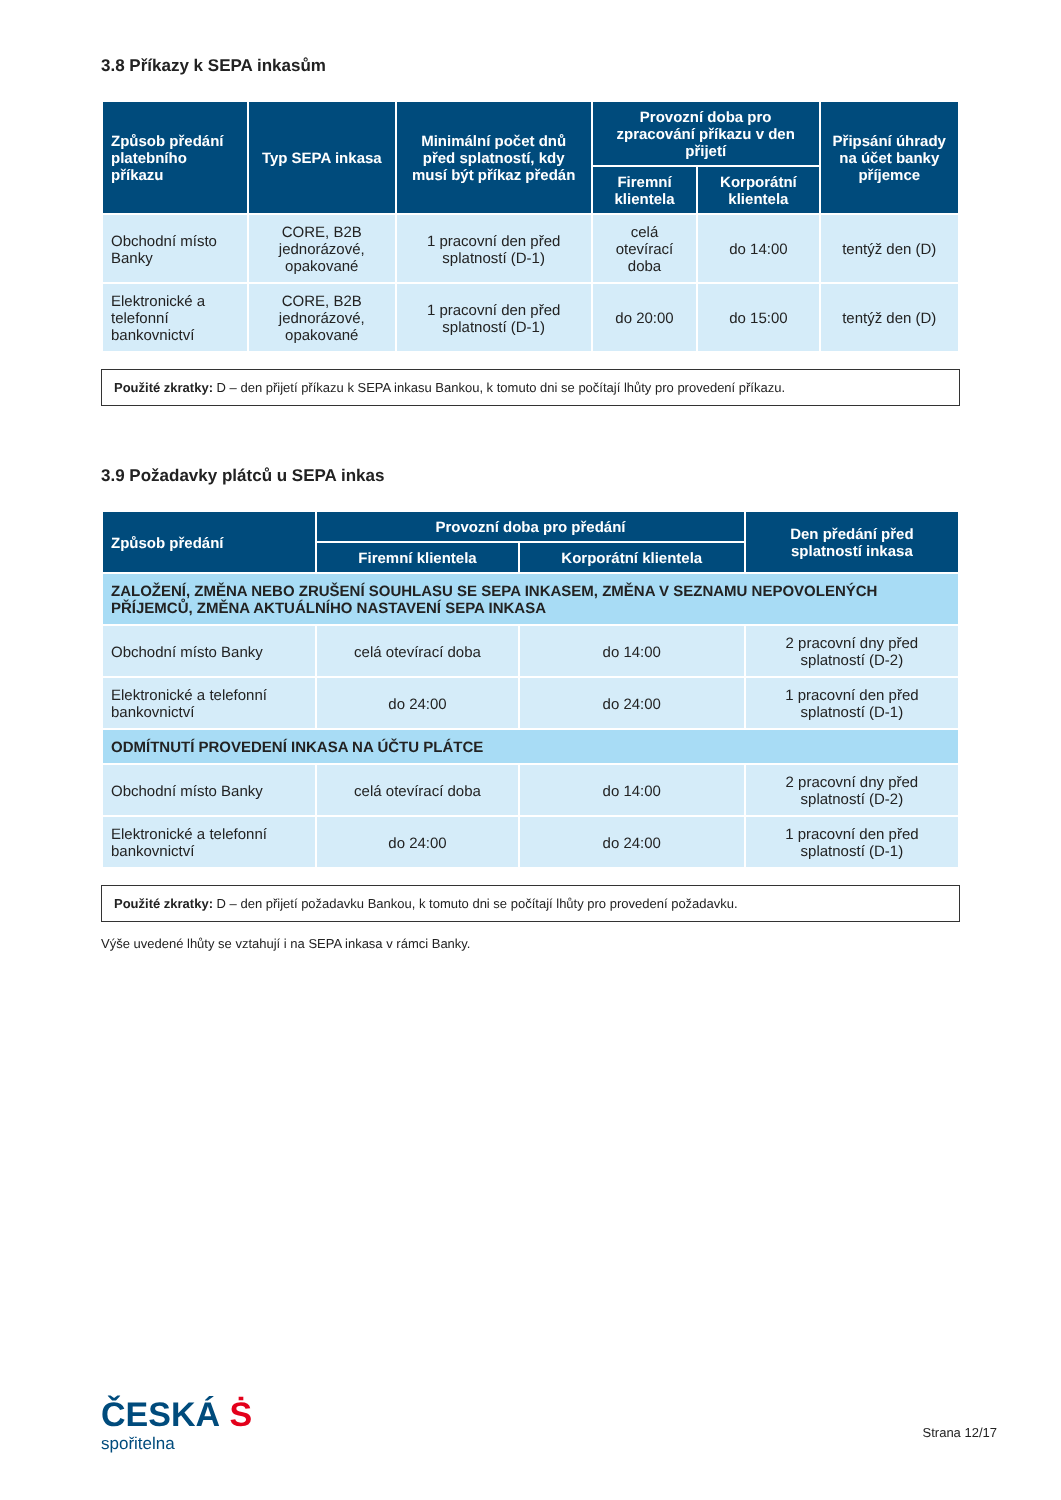3.8 Příkazy k SEPA inkasům
| Způsob předání platebního příkazu | Typ SEPA inkasa | Minimální počet dnů před splatností, kdy musí být příkaz předán | Provozní doba pro zpracování příkazu v den přijetí | | Připsání úhrady na účet banky příjemce |
| --- | --- | --- | --- | --- | --- |
| | | | Firemní klientela | Korporátní klientela | |
| Obchodní místo Banky | CORE, B2B jednorázové, opakované | 1 pracovní den před splatností (D-1) | celá otevírací doba | do 14:00 | tentýž den (D) |
| Elektronické a telefonní bankovnictví | CORE, B2B jednorázové, opakované | 1 pracovní den před splatností (D-1) | do 20:00 | do 15:00 | tentýž den (D) |
Použité zkratky: D – den přijetí příkazu k SEPA inkasu Bankou, k tomuto dni se počítají lhůty pro provedení příkazu.
3.9 Požadavky plátců u SEPA inkas
| Způsob předání | Provozní doba pro předání | | Den předání před splatností inkasa |
| --- | --- | --- | --- |
| | Firemní klientela | Korporátní klientela | |
| ZALOŽENÍ, ZMĚNA NEBO ZRUŠENÍ SOUHLASU SE SEPA INKASEM, ZMĚNA V SEZNAMU NEPOVOLENÝCH PŘÍJEMCŮ, ZMĚNA AKTUÁLNÍHO NASTAVENÍ SEPA INKASA | | | |
| Obchodní místo Banky | celá otevírací doba | do 14:00 | 2 pracovní dny před splatností (D-2) |
| Elektronické a telefonní bankovnictví | do 24:00 | do 24:00 | 1 pracovní den před splatností (D-1) |
| ODMÍTNUTÍ PROVEDENÍ INKASA NA ÚČTU PLÁTCE | | | |
| Obchodní místo Banky | celá otevírací doba | do 14:00 | 2 pracovní dny před splatností (D-2) |
| Elektronické a telefonní bankovnictví | do 24:00 | do 24:00 | 1 pracovní den před splatností (D-1) |
Použité zkratky: D – den přijetí požadavku Bankou, k tomuto dni se počítají lhůty pro provedení požadavku.
Výše uvedené lhůty se vztahují i na SEPA inkasa v rámci Banky.
ČESKÁ Ṡ
spořitelna
Strana 12/17